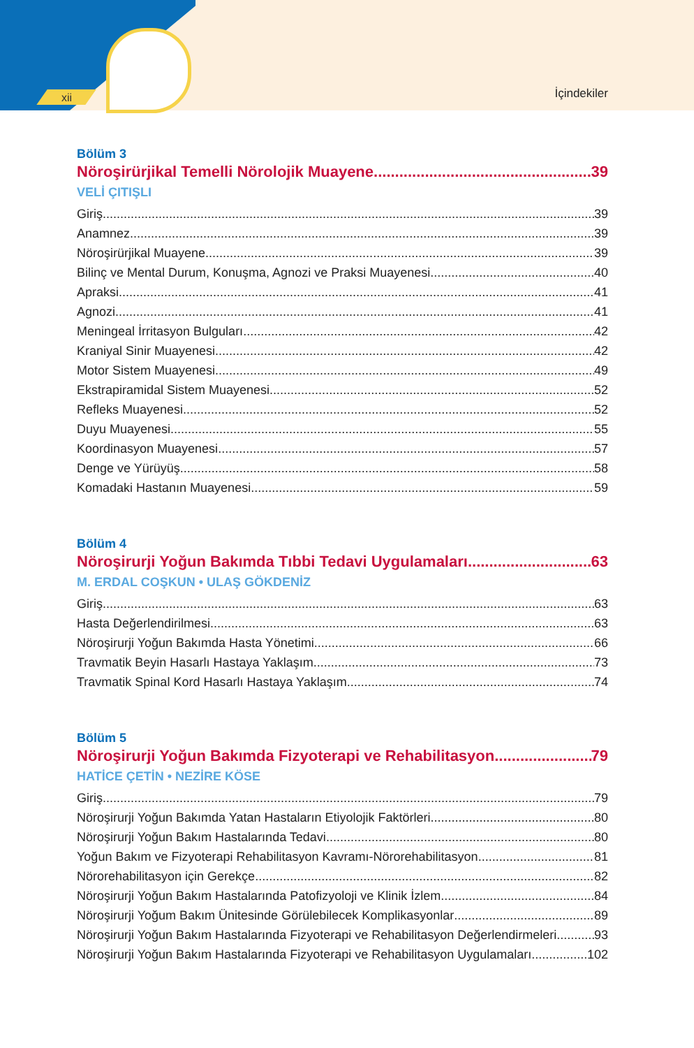xii İçindekiler
Bölüm 3
Nöroşirürjikal Temelli Nörolojik Muayene 39
VELİ ÇITIŞLI
Giriş 39
Anamnez 39
Nöroşirürjikal Muayene 39
Bilinç ve Mental Durum, Konuşma, Agnozi ve Praksi Muayenesi 40
Apraksi 41
Agnozi 41
Meningeal İrritasyon Bulguları 42
Kraniyal Sinir Muayenesi 42
Motor Sistem Muayenesi 49
Ekstrapiramidal Sistem Muayenesi 52
Refleks Muayenesi 52
Duyu Muayenesi 55
Koordinasyon Muayenesi 57
Denge ve Yürüyüş 58
Komadaki Hastanın Muayenesi 59
Bölüm 4
Nöroşirurji Yoğun Bakımda Tıbbi Tedavi Uygulamaları 63
M. ERDAL COŞKUN • ULAŞ GÖKDENİZ
Giriş 63
Hasta Değerlendirilmesi 63
Nöroşirurji Yoğun Bakımda Hasta Yönetimi 66
Travmatik Beyin Hasarlı Hastaya Yaklaşım 73
Travmatik Spinal Kord Hasarlı Hastaya Yaklaşım 74
Bölüm 5
Nöroşirurji Yoğun Bakımda Fizyoterapi ve Rehabilitasyon 79
HATİCE ÇETİN • NEZİRE KÖSE
Giriş 79
Nöroşirurji Yoğun Bakımda Yatan Hastaların Etiyolojik Faktörleri 80
Nöroşirurji Yoğun Bakım Hastalarında Tedavi 80
Yoğun Bakım ve Fizyoterapi Rehabilitasyon Kavramı-Nörorehabilitasyon 81
Nörorehabilitasyon için Gerekçe 82
Nöroşirurji Yoğun Bakım Hastalarında Patofizyoloji ve Klinik İzlem 84
Nöroşirurji Yoğum Bakım Ünitesinde Görülebilecek Komplikasyonlar 89
Nöroşirurji Yoğun Bakım Hastalarında Fizyoterapi ve Rehabilitasyon Değerlendirmeleri 93
Nöroşirurji Yoğun Bakım Hastalarında Fizyoterapi ve Rehabilitasyon Uygulamaları 102